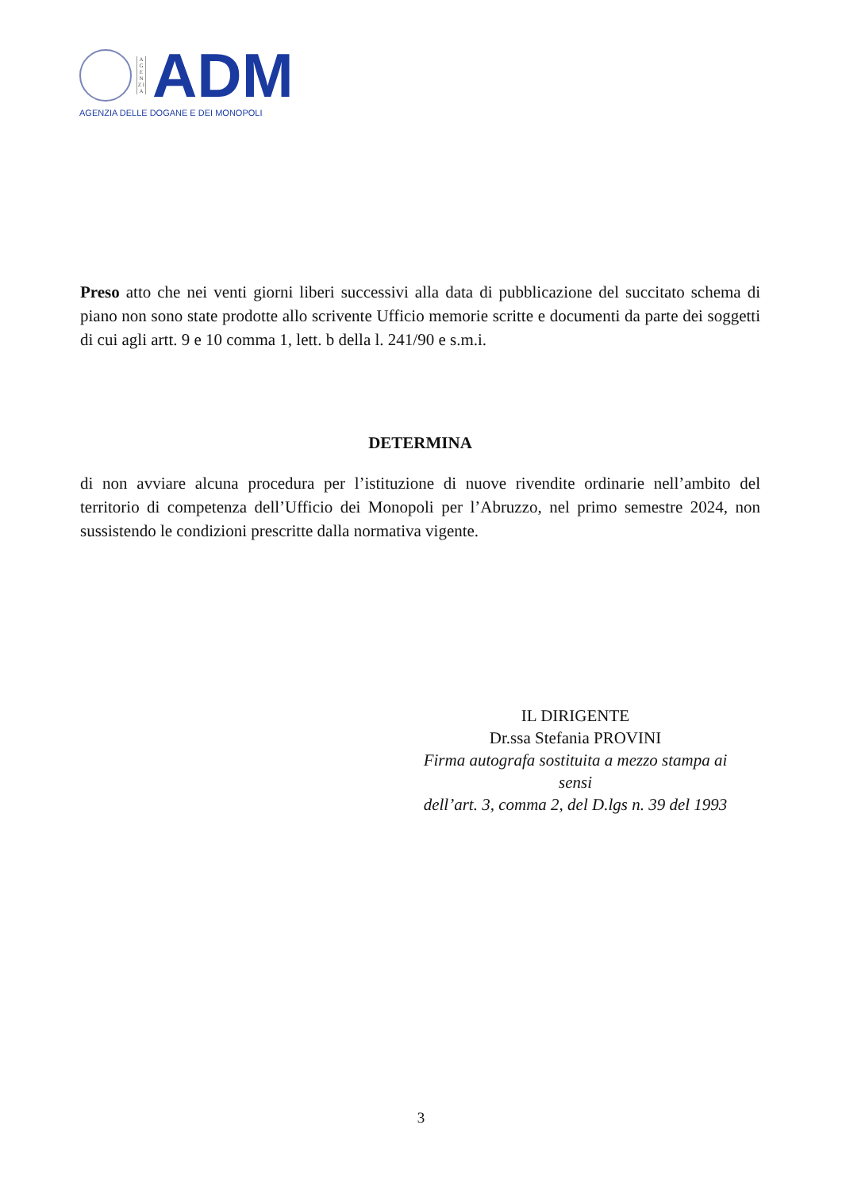A G E N Z I A
ADM
AGENZIA DELLE DOGANE E DEI MONOPOLI
Preso atto che nei venti giorni liberi successivi alla data di pubblicazione del succitato schema di piano non sono state prodotte allo scrivente Ufficio memorie scritte e documenti da parte dei soggetti di cui agli artt. 9 e 10 comma 1, lett. b della l. 241/90 e s.m.i.
DETERMINA
di non avviare alcuna procedura per l’istituzione di nuove rivendite ordinarie nell’ambito del territorio di competenza dell’Ufficio dei Monopoli per l’Abruzzo, nel primo semestre 2024, non sussistendo le condizioni prescritte dalla normativa vigente.
IL DIRIGENTE
Dr.ssa Stefania PROVINI
Firma autografa sostituita a mezzo stampa ai sensi
dell’art. 3, comma 2, del D.lgs n. 39 del 1993
3